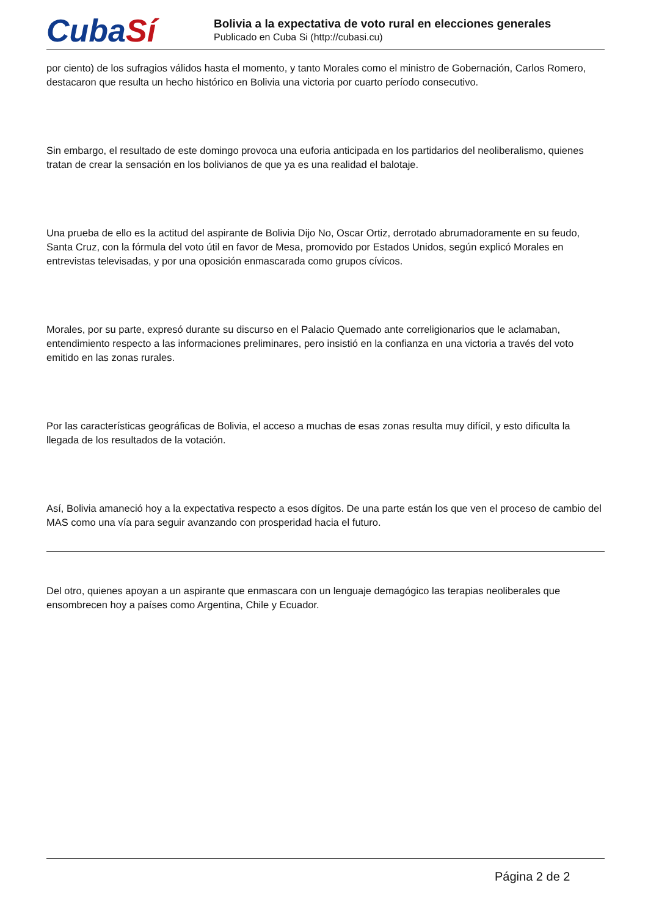Cuba Sí
Bolivia a la expectativa de voto rural en elecciones generales
Publicado en Cuba Si (http://cubasi.cu)
por ciento) de los sufragios válidos hasta el momento, y tanto Morales como el ministro de Gobernación, Carlos Romero, destacaron que resulta un hecho histórico en Bolivia una victoria por cuarto período consecutivo.
Sin embargo, el resultado de este domingo provoca una euforia anticipada en los partidarios del neoliberalismo, quienes tratan de crear la sensación en los bolivianos de que ya es una realidad el balotaje.
Una prueba de ello es la actitud del aspirante de Bolivia Dijo No, Oscar Ortiz, derrotado abrumadoramente en su feudo, Santa Cruz, con la fórmula del voto útil en favor de Mesa, promovido por Estados Unidos, según explicó Morales en entrevistas televisadas, y por una oposición enmascarada como grupos cívicos.
Morales, por su parte, expresó durante su discurso en el Palacio Quemado ante correligionarios que le aclamaban, entendimiento respecto a las informaciones preliminares, pero insistió en la confianza en una victoria a través del voto emitido en las zonas rurales.
Por las características geográficas de Bolivia, el acceso a muchas de esas zonas resulta muy difícil, y esto dificulta la llegada de los resultados de la votación.
Así, Bolivia amaneció hoy a la expectativa respecto a esos dígitos. De una parte están los que ven el proceso de cambio del MAS como una vía para seguir avanzando con prosperidad hacia el futuro.
Del otro, quienes apoyan a un aspirante que enmascara con un lenguaje demagógico las terapias neoliberales que ensombrecen hoy a países como Argentina, Chile y Ecuador.
Página 2 de 2